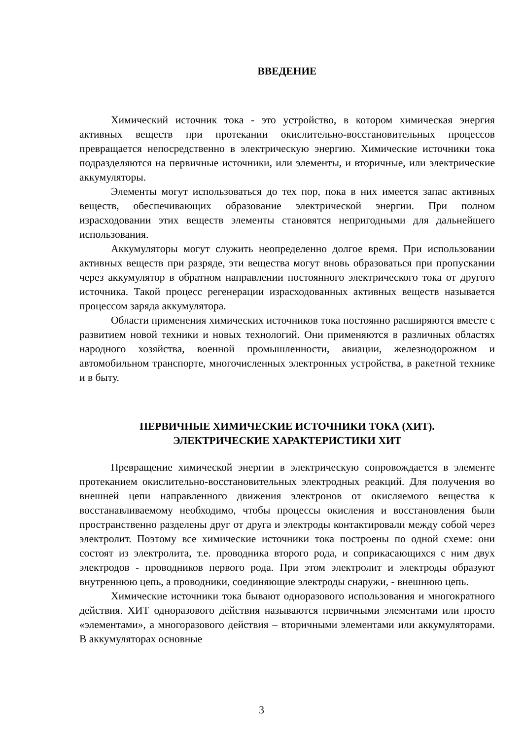ВВЕДЕНИЕ
Химический источник тока - это устройство, в котором химическая энергия активных веществ при протекании окислительно-восстановительных процессов превращается непосредственно в электрическую энергию. Химические источники тока подразделяются на первичные источники, или элементы, и вторичные, или электрические аккумуляторы.
Элементы могут использоваться до тех пор, пока в них имеется запас активных веществ, обеспечивающих образование электрической энергии. При полном израсходовании этих веществ элементы становятся непригодными для дальнейшего использования.
Аккумуляторы могут служить неопределенно долгое время. При использовании активных веществ при разряде, эти вещества могут вновь образоваться при пропускании через аккумулятор в обратном направлении постоянного электрического тока от другого источника. Такой процесс регенерации израсходованных активных веществ называется процессом заряда аккумулятора.
Области применения химических источников тока постоянно расширяются вместе с развитием новой техники и новых технологий. Они применяются в различных областях народного хозяйства, военной промышленности, авиации, железнодорожном и автомобильном транспорте, многочисленных электронных устройства, в ракетной технике и в быту.
ПЕРВИЧНЫЕ ХИМИЧЕСКИЕ ИСТОЧНИКИ ТОКА (ХИТ).
ЭЛЕКТРИЧЕСКИЕ ХАРАКТЕРИСТИКИ ХИТ
Превращение химической энергии в электрическую сопровождается в элементе протеканием окислительно-восстановительных электродных реакций. Для получения во внешней цепи направленного движения электронов от окисляемого вещества к восстанавливаемому необходимо, чтобы процессы окисления и восстановления были пространственно разделены друг от друга и электроды контактировали между собой через электролит. Поэтому все химические источники тока построены по одной схеме: они состоят из электролита, т.е. проводника второго рода, и соприкасающихся с ним двух электродов - проводников первого рода. При этом электролит и электроды образуют внутреннюю цепь, а проводники, соединяющие электроды снаружи, - внешнюю цепь.
Химические источники тока бывают одноразового использования и многократного действия. ХИТ одноразового действия называются первичными элементами или просто «элементами», а многоразового действия – вторичными элементами или аккумуляторами. В аккумуляторах основные
3